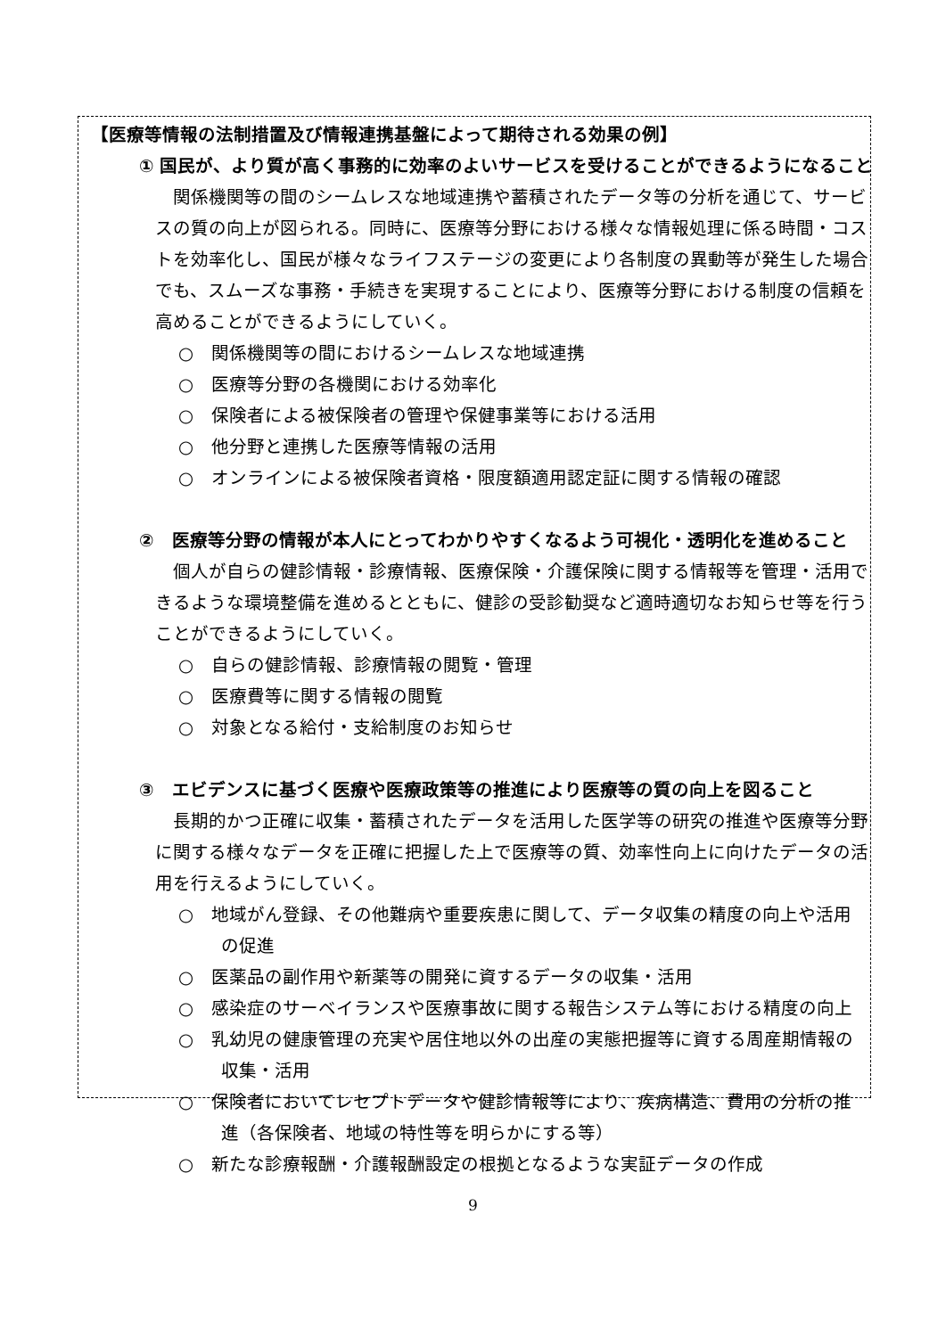【医療等情報の法制措置及び情報連携基盤によって期待される効果の例】
① 国民が、より質が高く事務的に効率のよいサービスを受けることができるようになること
関係機関等の間のシームレスな地域連携や蓄積されたデータ等の分析を通じて、サービスの質の向上が図られる。同時に、医療等分野における様々な情報処理に係る時間・コストを効率化し、国民が様々なライフステージの変更により各制度の異動等が発生した場合でも、スムーズな事務・手続きを実現することにより、医療等分野における制度の信頼を高めることができるようにしていく。
○　関係機関等の間におけるシームレスな地域連携
○　医療等分野の各機関における効率化
○　保険者による被保険者の管理や保健事業等における活用
○　他分野と連携した医療等情報の活用
○　オンラインによる被保険者資格・限度額適用認定証に関する情報の確認
②　医療等分野の情報が本人にとってわかりやすくなるよう可視化・透明化を進めること
個人が自らの健診情報・診療情報、医療保険・介護保険に関する情報等を管理・活用できるような環境整備を進めるとともに、健診の受診勧奨など適時適切なお知らせ等を行うことができるようにしていく。
○　自らの健診情報、診療情報の閲覧・管理
○　医療費等に関する情報の閲覧
○　対象となる給付・支給制度のお知らせ
③　エビデンスに基づく医療や医療政策等の推進により医療等の質の向上を図ること
長期的かつ正確に収集・蓄積されたデータを活用した医学等の研究の推進や医療等分野に関する様々なデータを正確に把握した上で医療等の質、効率性向上に向けたデータの活用を行えるようにしていく。
○　地域がん登録、その他難病や重要疾患に関して、データ収集の精度の向上や活用の促進
○　医薬品の副作用や新薬等の開発に資するデータの収集・活用
○　感染症のサーベイランスや医療事故に関する報告システム等における精度の向上
○　乳幼児の健康管理の充実や居住地以外の出産の実態把握等に資する周産期情報の収集・活用
○　保険者においてレセプトデータや健診情報等により、疾病構造、費用の分析の推進（各保険者、地域の特性等を明らかにする等）
○　新たな診療報酬・介護報酬設定の根拠となるような実証データの作成
9